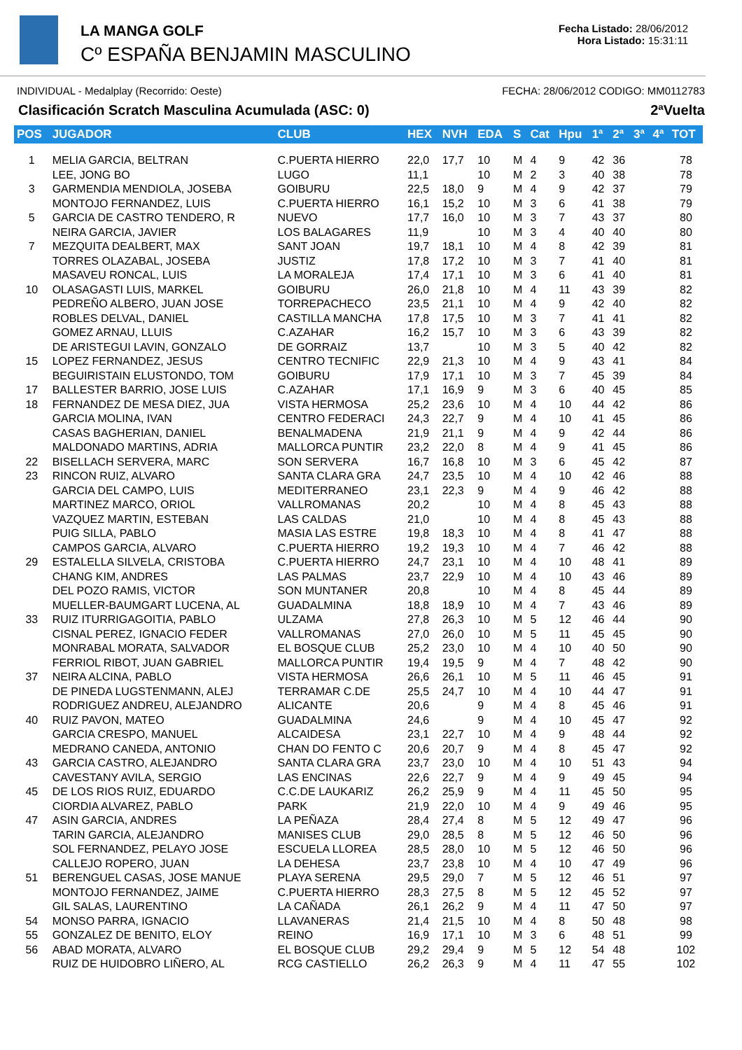LA MANGA GOLF
Cº ESPAÑA BENJAMIN MASCULINO
Fecha Listado: 28/06/2012
Hora Listado: 15:31:11
INDIVIDUAL - Medalplay (Recorrido: Oeste) FECHA: 28/06/2012 CODIGO: MM0112783
Clasificación Scratch Masculina Acumulada (ASC: 0) 2ªVuelta
| POS | JUGADOR | CLUB | HEX | NVH | EDA | S | Cat | Hpu | 1ª | 2ª | 3ª | 4ª | TOT |
| --- | --- | --- | --- | --- | --- | --- | --- | --- | --- | --- | --- | --- | --- |
| 1 | MELIA GARCIA, BELTRAN | C.PUERTA HIERRO | 22,0 | 17,7 | 10 | M | 4 | 9 | 42 | 36 | | | 78 |
| | LEE, JONG BO | LUGO | 11,1 | | 10 | M | 2 | 3 | 40 | 38 | | | 78 |
| 3 | GARMENDIA MENDIOLA, JOSEBA | GOIBURU | 22,5 | 18,0 | 9 | M | 4 | 9 | 42 | 37 | | | 79 |
| | MONTOJO FERNANDEZ, LUIS | C.PUERTA HIERRO | 16,1 | 15,2 | 10 | M | 3 | 6 | 41 | 38 | | | 79 |
| 5 | GARCIA DE CASTRO TENDERO, R | NUEVO | 17,7 | 16,0 | 10 | M | 3 | 7 | 43 | 37 | | | 80 |
| | NEIRA GARCIA, JAVIER | LOS BALAGARES | 11,9 | | 10 | M | 3 | 4 | 40 | 40 | | | 80 |
| 7 | MEZQUITA DEALBERT, MAX | SANT JOAN | 19,7 | 18,1 | 10 | M | 4 | 8 | 42 | 39 | | | 81 |
| | TORRES OLAZABAL, JOSEBA | JUSTIZ | 17,8 | 17,2 | 10 | M | 3 | 7 | 41 | 40 | | | 81 |
| | MASAVEU RONCAL, LUIS | LA MORALEJA | 17,4 | 17,1 | 10 | M | 3 | 6 | 41 | 40 | | | 81 |
| 10 | OLASAGASTI LUIS, MARKEL | GOIBURU | 26,0 | 21,8 | 10 | M | 4 | 11 | 43 | 39 | | | 82 |
| | PEDREÑO ALBERO, JUAN JOSE | TORREPACHECO | 23,5 | 21,1 | 10 | M | 4 | 9 | 42 | 40 | | | 82 |
| | ROBLES DELVAL, DANIEL | CASTILLA MANCHA | 17,8 | 17,5 | 10 | M | 3 | 7 | 41 | 41 | | | 82 |
| | GOMEZ ARNAU, LLUIS | C.AZAHAR | 16,2 | 15,7 | 10 | M | 3 | 6 | 43 | 39 | | | 82 |
| | DE ARISTEGUI LAVIN, GONZALO | DE GORRAIZ | 13,7 | | 10 | M | 3 | 5 | 40 | 42 | | | 82 |
| 15 | LOPEZ FERNANDEZ, JESUS | CENTRO TECNIFIC | 22,9 | 21,3 | 10 | M | 4 | 9 | 43 | 41 | | | 84 |
| | BEGUIRISTAIN ELUSTONDO, TOM | GOIBURU | 17,9 | 17,1 | 10 | M | 3 | 7 | 45 | 39 | | | 84 |
| 17 | BALLESTER BARRIO, JOSE LUIS | C.AZAHAR | 17,1 | 16,9 | 9 | M | 3 | 6 | 40 | 45 | | | 85 |
| 18 | FERNANDEZ DE MESA DIEZ, JUA | VISTA HERMOSA | 25,2 | 23,6 | 10 | M | 4 | 10 | 44 | 42 | | | 86 |
| | GARCIA MOLINA, IVAN | CENTRO FEDERACI | 24,3 | 22,7 | 9 | M | 4 | 10 | 41 | 45 | | | 86 |
| | CASAS BAGHERIAN, DANIEL | BENALMADENA | 21,9 | 21,1 | 9 | M | 4 | 9 | 42 | 44 | | | 86 |
| | MALDONADO MARTINS, ADRIA | MALLORCA PUNTIR | 23,2 | 22,0 | 8 | M | 4 | 9 | 41 | 45 | | | 86 |
| 22 | BISELLACH SERVERA, MARC | SON SERVERA | 16,7 | 16,8 | 10 | M | 3 | 6 | 45 | 42 | | | 87 |
| 23 | RINCON RUIZ, ALVARO | SANTA CLARA GRA | 24,7 | 23,5 | 10 | M | 4 | 10 | 42 | 46 | | | 88 |
| | GARCIA DEL CAMPO, LUIS | MEDITERRANEO | 23,1 | 22,3 | 9 | M | 4 | 9 | 46 | 42 | | | 88 |
| | MARTINEZ MARCO, ORIOL | VALLROMANAS | 20,2 | | 10 | M | 4 | 8 | 45 | 43 | | | 88 |
| | VAZQUEZ MARTIN, ESTEBAN | LAS CALDAS | 21,0 | | 10 | M | 4 | 8 | 45 | 43 | | | 88 |
| | PUIG SILLA, PABLO | MASIA LAS ESTRE | 19,8 | 18,3 | 10 | M | 4 | 8 | 41 | 47 | | | 88 |
| | CAMPOS GARCIA, ALVARO | C.PUERTA HIERRO | 19,2 | 19,3 | 10 | M | 4 | 7 | 46 | 42 | | | 88 |
| 29 | ESTALELLA SILVELA, CRISTOBA | C.PUERTA HIERRO | 24,7 | 23,1 | 10 | M | 4 | 10 | 48 | 41 | | | 89 |
| | CHANG KIM, ANDRES | LAS PALMAS | 23,7 | 22,9 | 10 | M | 4 | 10 | 43 | 46 | | | 89 |
| | DEL POZO RAMIS, VICTOR | SON MUNTANER | 20,8 | | 10 | M | 4 | 8 | 45 | 44 | | | 89 |
| | MUELLER-BAUMGART LUCENA, AL | GUADALMINA | 18,8 | 18,9 | 10 | M | 4 | 7 | 43 | 46 | | | 89 |
| 33 | RUIZ ITURRIGAGOITIA, PABLO | ULZAMA | 27,8 | 26,3 | 10 | M | 5 | 12 | 46 | 44 | | | 90 |
| | CISNAL PEREZ, IGNACIO FEDER | VALLROMANAS | 27,0 | 26,0 | 10 | M | 5 | 11 | 45 | 45 | | | 90 |
| | MONRABAL MORATA, SALVADOR | EL BOSQUE CLUB | 25,2 | 23,0 | 10 | M | 4 | 10 | 40 | 50 | | | 90 |
| | FERRIOL RIBOT, JUAN GABRIEL | MALLORCA PUNTIR | 19,4 | 19,5 | 9 | M | 4 | 7 | 48 | 42 | | | 90 |
| 37 | NEIRA ALCINA, PABLO | VISTA HERMOSA | 26,6 | 26,1 | 10 | M | 5 | 11 | 46 | 45 | | | 91 |
| | DE PINEDA LUGSTENMANN, ALEJ | TERRAMAR C.DE | 25,5 | 24,7 | 10 | M | 4 | 10 | 44 | 47 | | | 91 |
| | RODRIGUEZ ANDREU, ALEJANDRO | ALICANTE | 20,6 | | 9 | M | 4 | 8 | 45 | 46 | | | 91 |
| 40 | RUIZ PAVON, MATEO | GUADALMINA | 24,6 | | 9 | M | 4 | 10 | 45 | 47 | | | 92 |
| | GARCIA CRESPO, MANUEL | ALCAIDESA | 23,1 | 22,7 | 10 | M | 4 | 9 | 48 | 44 | | | 92 |
| | MEDRANO CANEDA, ANTONIO | CHAN DO FENTO C | 20,6 | 20,7 | 9 | M | 4 | 8 | 45 | 47 | | | 92 |
| 43 | GARCIA CASTRO, ALEJANDRO | SANTA CLARA GRA | 23,7 | 23,0 | 10 | M | 4 | 10 | 51 | 43 | | | 94 |
| | CAVESTANY AVILA, SERGIO | LAS ENCINAS | 22,6 | 22,7 | 9 | M | 4 | 9 | 49 | 45 | | | 94 |
| 45 | DE LOS RIOS RUIZ, EDUARDO | C.C.DE LAUKARIZ | 26,2 | 25,9 | 9 | M | 4 | 11 | 45 | 50 | | | 95 |
| | CIORDIA ALVAREZ, PABLO | PARK | 21,9 | 22,0 | 10 | M | 4 | 9 | 49 | 46 | | | 95 |
| 47 | ASIN GARCIA, ANDRES | LA PEÑAZA | 28,4 | 27,4 | 8 | M | 5 | 12 | 49 | 47 | | | 96 |
| | TARIN GARCIA, ALEJANDRO | MANISES CLUB | 29,0 | 28,5 | 8 | M | 5 | 12 | 46 | 50 | | | 96 |
| | SOL FERNANDEZ, PELAYO JOSE | ESCUELA LLOREA | 28,5 | 28,0 | 10 | M | 5 | 12 | 46 | 50 | | | 96 |
| | CALLEJO ROPERO, JUAN | LA DEHESA | 23,7 | 23,8 | 10 | M | 4 | 10 | 47 | 49 | | | 96 |
| 51 | BERENGUEL CASAS, JOSE MANUE | PLAYA SERENA | 29,5 | 29,0 | 7 | M | 5 | 12 | 46 | 51 | | | 97 |
| | MONTOJO FERNANDEZ, JAIME | C.PUERTA HIERRO | 28,3 | 27,5 | 8 | M | 5 | 12 | 45 | 52 | | | 97 |
| | GIL SALAS, LAURENTINO | LA CAÑADA | 26,1 | 26,2 | 9 | M | 4 | 11 | 47 | 50 | | | 97 |
| 54 | MONSO PARRA, IGNACIO | LLAVANERAS | 21,4 | 21,5 | 10 | M | 4 | 8 | 50 | 48 | | | 98 |
| 55 | GONZALEZ DE BENITO, ELOY | REINO | 16,9 | 17,1 | 10 | M | 3 | 6 | 48 | 51 | | | 99 |
| 56 | ABAD MORATA, ALVARO | EL BOSQUE CLUB | 29,2 | 29,4 | 9 | M | 5 | 12 | 54 | 48 | | | 102 |
| | RUIZ DE HUIDOBRO LIÑERO, AL | RCG CASTIELLO | 26,2 | 26,3 | 9 | M | 4 | 11 | 47 | 55 | | | 102 |